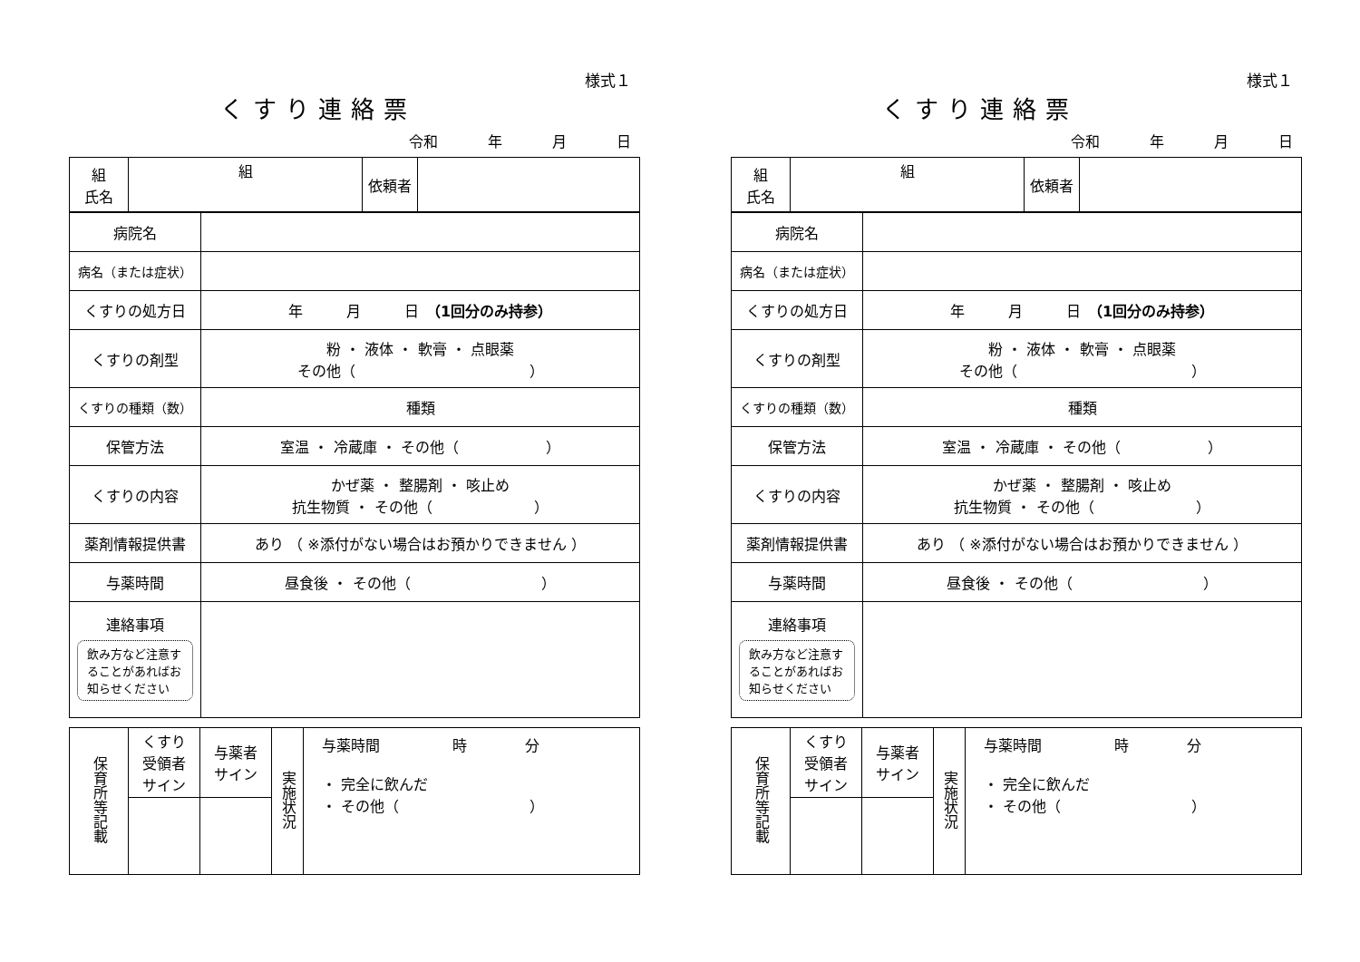様式１
くすり連絡票
令和 年 月 日
| 組 氏名 | 組 | 依頼者 | |
| 病院名 | |
| 病名（または症状） | |
| くすりの処方日 | 年 月 日 （1回分のみ持参） |
| くすりの剤型 | 粉 ・ 液体 ・ 軟膏 ・ 点眼薬 その他（ ） |
| くすりの種類（数） | 種類 |
| 保管方法 | 室温 ・ 冷蔵庫 ・ その他（ ） |
| くすりの内容 | かぜ薬 ・ 整腸剤 ・ 咳止め 抗生物質 ・ その他（ ） |
| 薬剤情報提供書 | あり （ ※添付がない場合はお預かりできません ） |
| 与薬時間 | 昼食後 ・ その他（ ） |
| 連絡事項 飲み方など注意することがあればお知らせください | |
| 保育所等記載 | くすり 受領者 サイン | 与薬者 サイン | 実施状況 | 与薬時間 時 分 ・ 完全に飲んだ ・ その他（ ） |
様式１
くすり連絡票
令和 年 月 日
| 組 氏名 | 組 | 依頼者 | |
| 病院名 | |
| 病名（または症状） | |
| くすりの処方日 | 年 月 日 （1回分のみ持参） |
| くすりの剤型 | 粉 ・ 液体 ・ 軟膏 ・ 点眼薬 その他（ ） |
| くすりの種類（数） | 種類 |
| 保管方法 | 室温 ・ 冷蔵庫 ・ その他（ ） |
| くすりの内容 | かぜ薬 ・ 整腸剤 ・ 咳止め 抗生物質 ・ その他（ ） |
| 薬剤情報提供書 | あり （ ※添付がない場合はお預かりできません ） |
| 与薬時間 | 昼食後 ・ その他（ ） |
| 連絡事項 飲み方など注意することがあればお知らせください | |
| 保育所等記載 | くすり 受領者 サイン | 与薬者 サイン | 実施状況 | 与薬時間 時 分 ・ 完全に飲んだ ・ その他（ ） |